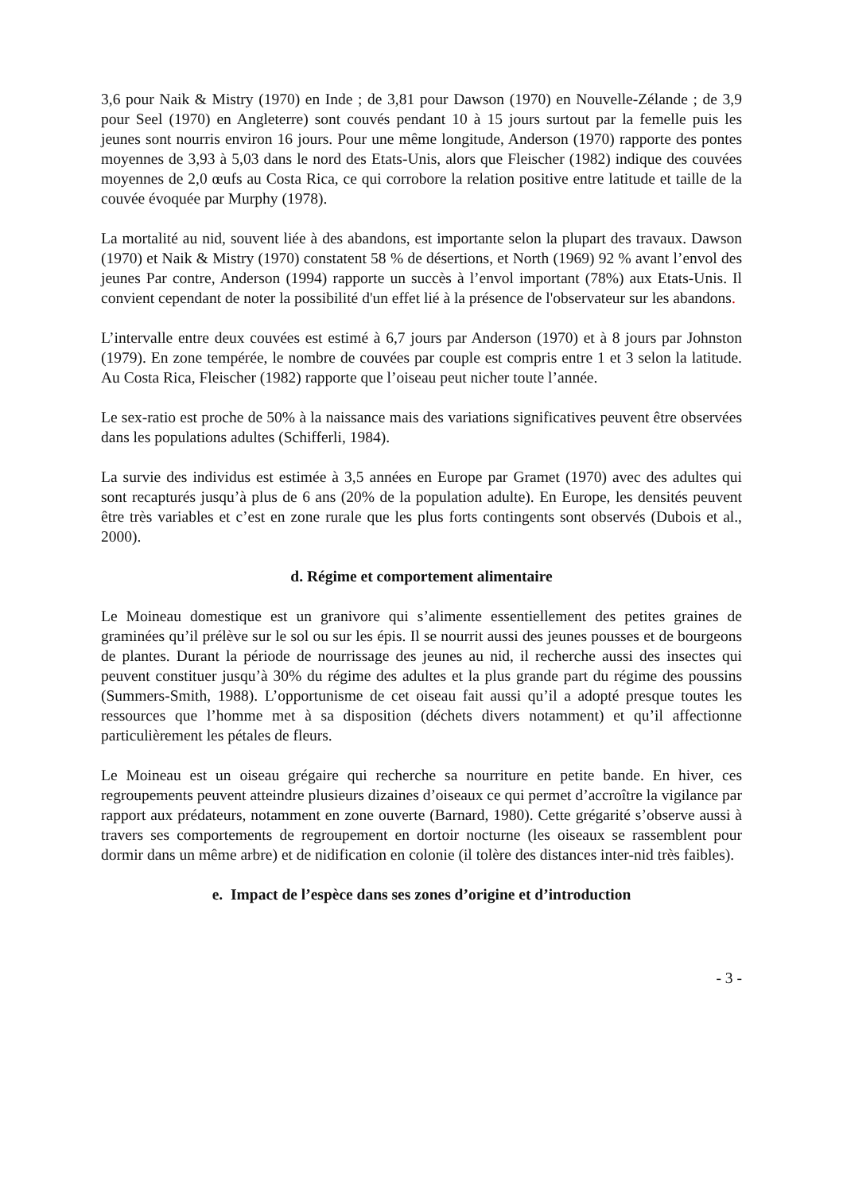3,6 pour Naik & Mistry (1970) en Inde ; de 3,81 pour Dawson (1970) en Nouvelle-Zélande ; de 3,9 pour Seel (1970) en Angleterre) sont couvés pendant 10 à 15 jours surtout par la femelle puis les jeunes sont nourris environ 16 jours. Pour une même longitude, Anderson (1970) rapporte des pontes moyennes de 3,93 à 5,03 dans le nord des Etats-Unis, alors que Fleischer (1982) indique des couvées moyennes de 2,0 œufs au Costa Rica, ce qui corrobore la relation positive entre latitude et taille de la couvée évoquée par Murphy (1978).
La mortalité au nid, souvent liée à des abandons, est importante selon la plupart des travaux. Dawson (1970) et Naik & Mistry (1970) constatent 58 % de désertions, et North (1969) 92 % avant l’envol des jeunes Par contre, Anderson (1994) rapporte un succès à l’envol important (78%) aux Etats-Unis. Il convient cependant de noter la possibilité d'un effet lié à la présence de l'observateur sur les abandons.
L’intervalle entre deux couvées est estimé à 6,7 jours par Anderson (1970) et à 8 jours par Johnston (1979). En zone tempérée, le nombre de couvées par couple est compris entre 1 et 3 selon la latitude. Au Costa Rica, Fleischer (1982) rapporte que l’oiseau peut nicher toute l’année.
Le sex-ratio est proche de 50% à la naissance mais des variations significatives peuvent être observées dans les populations adultes (Schifferli, 1984).
La survie des individus est estimée à 3,5 années en Europe par Gramet (1970) avec des adultes qui sont recapturés jusqu’à plus de 6 ans (20% de la population adulte). En Europe, les densités peuvent être très variables et c’est en zone rurale que les plus forts contingents sont observés (Dubois et al., 2000).
d. Régime et comportement alimentaire
Le Moineau domestique est un granivore qui s’alimente essentiellement des petites graines de graminées qu’il prélève sur le sol ou sur les épis. Il se nourrit aussi des jeunes pousses et de bourgeons de plantes. Durant la période de nourrissage des jeunes au nid, il recherche aussi des insectes qui peuvent constituer jusqu’à 30% du régime des adultes et la plus grande part du régime des poussins (Summers-Smith, 1988). L’opportunisme de cet oiseau fait aussi qu’il a adopté presque toutes les ressources que l’homme met à sa disposition (déchets divers notamment) et qu’il affectionne particulièrement les pétales de fleurs.
Le Moineau est un oiseau grégaire qui recherche sa nourriture en petite bande. En hiver, ces regroupements peuvent atteindre plusieurs dizaines d’oiseaux ce qui permet d’accroître la vigilance par rapport aux prédateurs, notamment en zone ouverte (Barnard, 1980). Cette grégarité s’observe aussi à travers ses comportements de regroupement en dortoir nocturne (les oiseaux se rassemblent pour dormir dans un même arbre) et de nidification en colonie (il tolère des distances inter-nid très faibles).
e. Impact de l’espèce dans ses zones d’origine et d’introduction
- 3 -